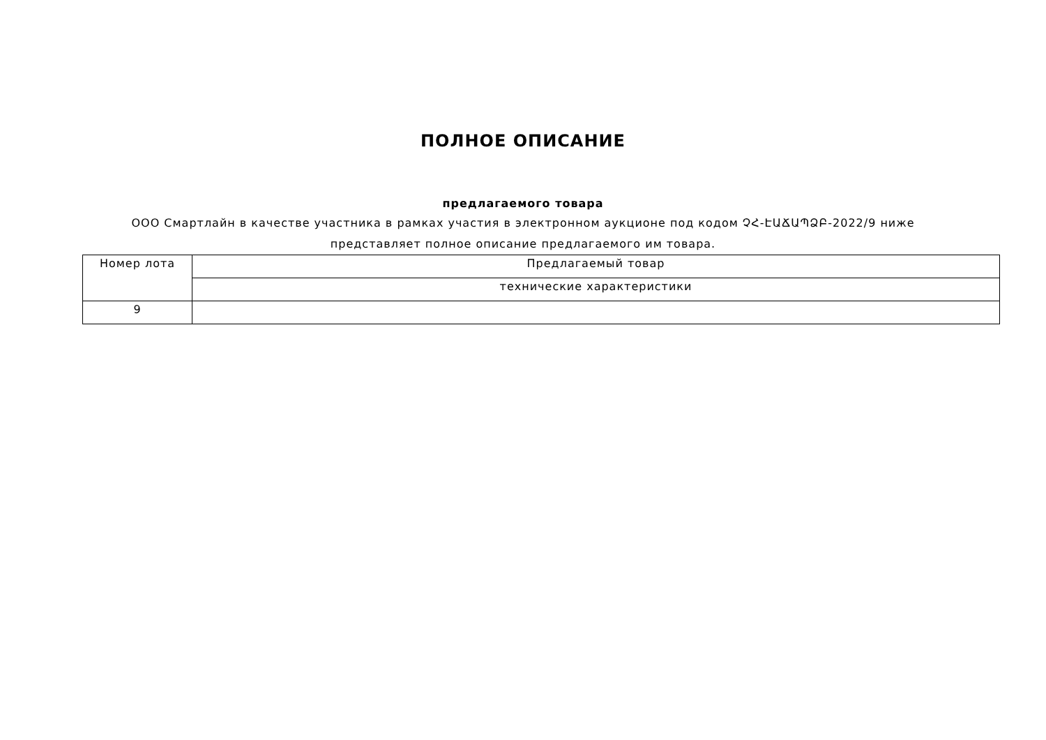ПОЛНОЕ ОПИСАНИЕ
предлагаемого товара
ООО Смартлайн в качестве участника в рамках участия в электронном аукционе под кодом ՉՀ-ԷԱՃԱՊՁԲ-2022/9 ниже представляет полное описание предлагаемого им товара.
| Номер лота | Предлагаемый товар |
| | технические характеристики |
| 9 | |